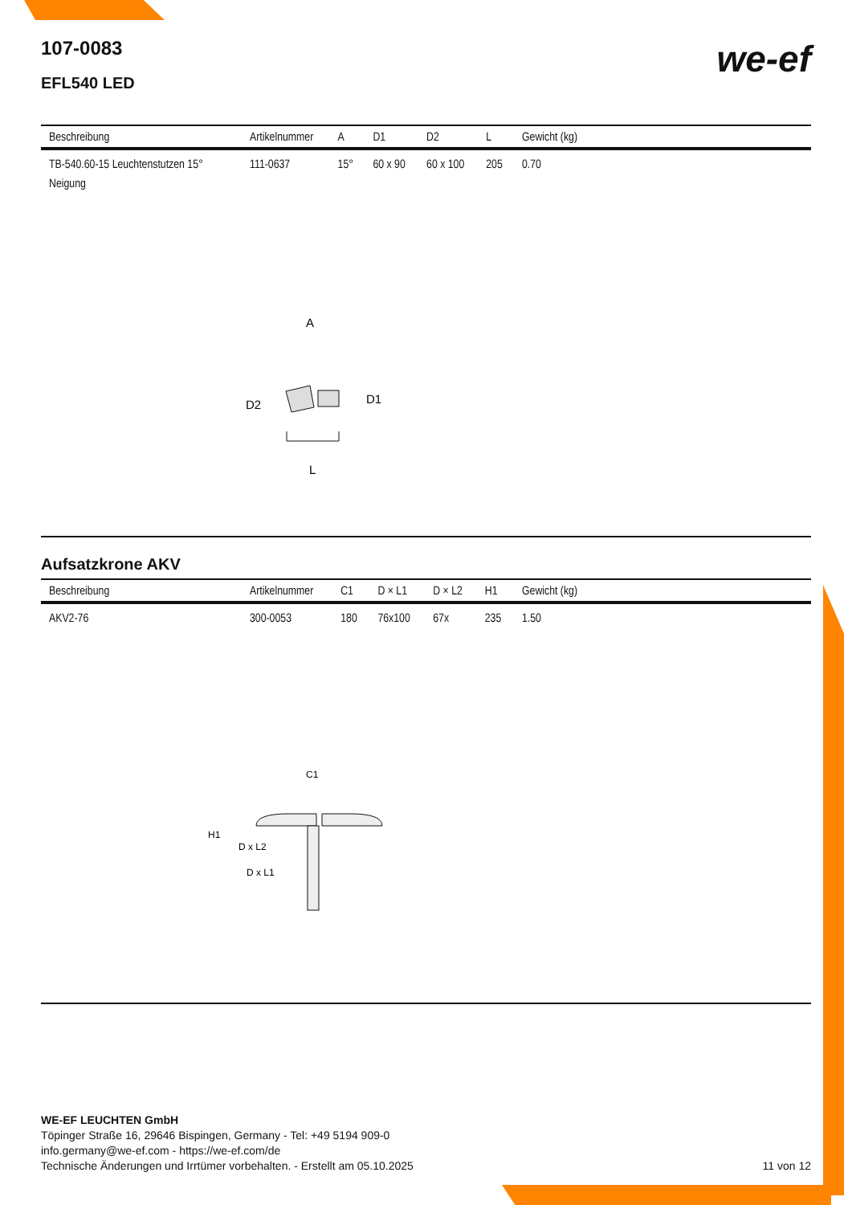we-ef
107-0083
EFL540 LED
| Beschreibung | Artikelnummer | A | D1 | D2 | L | Gewicht (kg) |
| --- | --- | --- | --- | --- | --- | --- |
| TB-540.60-15 Leuchtenstutzen 15° Neigung | 111-0637 | 15° | 60 x 90 | 60 x 100 | 205 | 0.70 |
A
D2
D1
L
Aufsatzkrone AKV
| Beschreibung | Artikelnummer | C1 | D × L1 | D × L2 | H1 | Gewicht (kg) |
| --- | --- | --- | --- | --- | --- | --- |
| AKV2-76 | 300-0053 | 180 | 76x100 | 67x | 235 | 1.50 |
C1
H1
D x L2
D x L1
WE-EF LEUCHTEN GmbH
Töpinger Straße 16, 29646 Bispingen, Germany - Tel: +49 5194 909-0
info.germany@we-ef.com - https://we-ef.com/de
Technische Änderungen und Irrtümer vorbehalten. - Erstellt am 05.10.2025 11 von 12